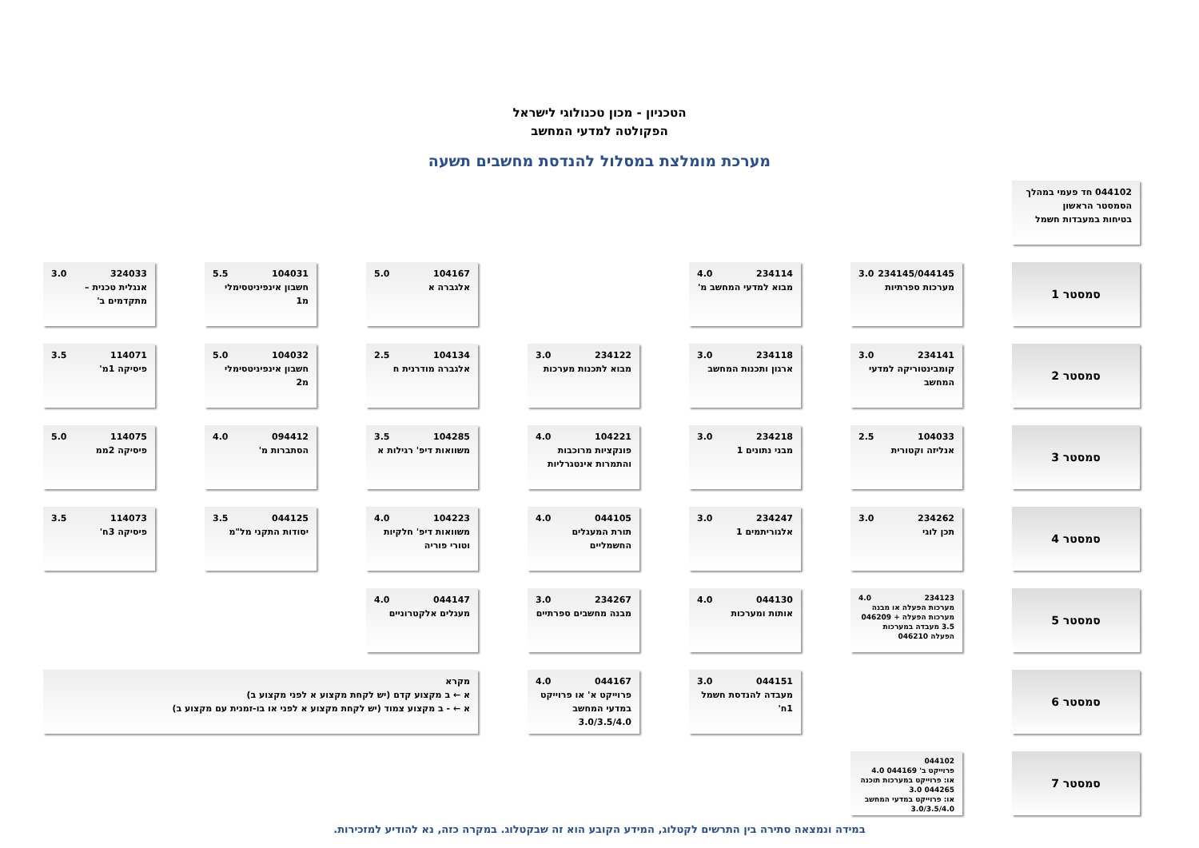הטכניון - מכון טכנולוגי לישראל
הפקולטה למדעי המחשב
מערכת מומלצת במסלול להנדסת מחשבים תשעה
044102 חד פעמי במהלך הסמסטר הראשון
בטיחות במעבדות חשמל
סמסטר 1
234145/044145 3.0
מערכות ספרתיות
234114 4.0
מבוא למדעי המחשב מ'
104167 5.0
אלגברה א
104031 5.5
חשבון אינפיניטסימלי מ1
324033 3.0
אנגלית טכנית – מתקדמים ב'
סמסטר 2
234141 3.0
קומבינטוריקה למדעי המחשב
234118 3.0
ארגון ותכנות המחשב
234122 3.0
מבוא לתכנות מערכות
104134 2.5
אלגברה מודרנית ח
104032 5.0
חשבון אינפיניטסימלי מ2
114071 3.5
פיסיקה 1מ'
סמסטר 3
104033 2.5
אנליזה וקטורית
234218 3.0
מבני נתונים 1
104221 4.0
פונקציות מרוכבות והתמרות אינטגרליות
104285 3.5
משוואות דיפ' רגילות א
094412 4.0
הסתברות מ'
114075 5.0
פיסיקה 2ממ
סמסטר 4
234262 3.0
תכן לוגי
234247 3.0
אלגוריתמים 1
044105 4.0
תורת המעגלים החשמליים
104223 4.0
משוואות דיפ' חלקיות וטורי פוריה
044125 3.5
יסודות התקני מל"מ
114073 3.5
פיסיקה 3ח'
סמסטר 5
234123 4.0
מערכות הפעלה או מבנה מערכות הפעלה + 046209 3.5 מעבדה במערכות הפעלה 046210
044130 4.0
אותות ומערכות
234267 3.0
מבנה מחשבים ספרתיים
044147 4.0
מעגלים אלקטרוניים
סמסטר 6
044151 3.0
מעבדה להנדסת חשמל 1ח'
044167 4.0
פרוייקט א' או פרוייקט במדעי המחשב 3.0/3.5/4.0
מקרא
א ← ב מקצוע קדם (יש לקחת מקצוע א לפני מקצוע ב)
א ← - ב מקצוע צמוד (יש לקחת מקצוע א לפני או בו-זמנית עם מקצוע ב)
סמסטר 7
044102
פרוייקט ב' 044169 4.0
או: פרוייקט במערכות תוכנה 044265 3.0
או: פרוייקט במדעי המחשב 3.0/3.5/4.0
במידה ונמצאה סתירה בין התרשים לקטלוג, המידע הקובע הוא זה שבקטלוג. במקרה כזה, נא להודיע למזכירות.